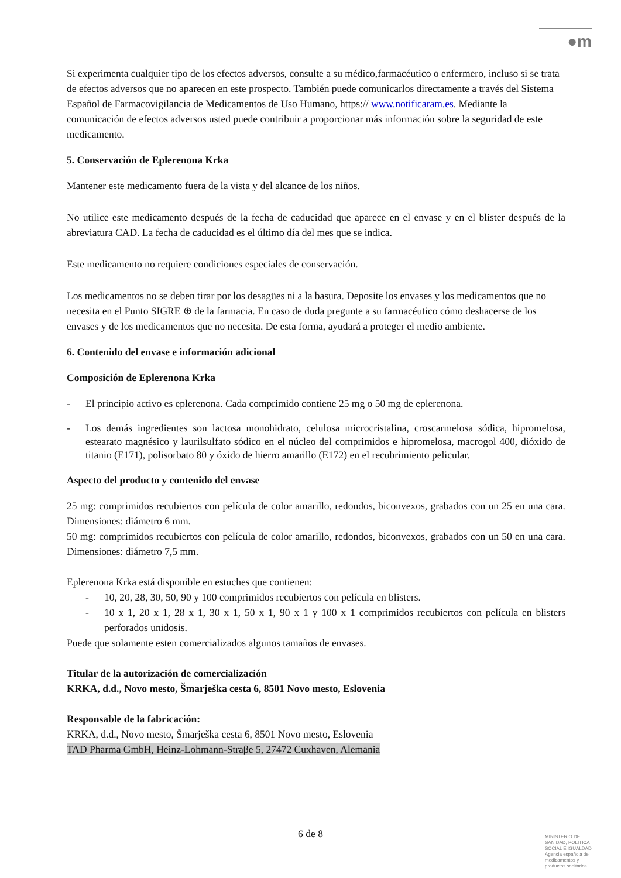●m
Si experimenta cualquier tipo de los efectos adversos, consulte a su médico,farmacéutico o enfermero, incluso si se trata de efectos adversos que no aparecen en este prospecto. También puede comunicarlos directamente a través del Sistema Español de Farmacovigilancia de Medicamentos de Uso Humano, https:// www.notificaram.es. Mediante la comunicación de efectos adversos usted puede contribuir a proporcionar más información sobre la seguridad de este medicamento.
5. Conservación de Eplerenona Krka
Mantener este medicamento fuera de la vista y del alcance de los niños.
No utilice este medicamento después de la fecha de caducidad que aparece en el envase y en el blister después de la abreviatura CAD. La fecha de caducidad es el último día del mes que se indica.
Este medicamento no requiere condiciones especiales de conservación.
Los medicamentos no se deben tirar por los desagües ni a la basura. Deposite los envases y los medicamentos que no necesita en el Punto SIGRE ⊕ de la farmacia. En caso de duda pregunte a su farmacéutico cómo deshacerse de los envases y de los medicamentos que no necesita. De esta forma, ayudará a proteger el medio ambiente.
6. Contenido del envase e información adicional
Composición de Eplerenona Krka
- El principio activo es eplerenona. Cada comprimido contiene 25 mg o 50 mg de eplerenona.
- Los demás ingredientes son lactosa monohidrato, celulosa microcristalina, croscarmelosa sódica, hipromelosa, estearato magnésico y laurilsulfato sódico en el núcleo del comprimidos e hipromelosa, macrogol 400, dióxido de titanio (E171), polisorbato 80 y óxido de hierro amarillo (E172) en el recubrimiento pelicular.
Aspecto del producto y contenido del envase
25 mg: comprimidos recubiertos con película de color amarillo, redondos, biconvexos, grabados con un 25 en una cara. Dimensiones: diámetro 6 mm.
50 mg: comprimidos recubiertos con película de color amarillo, redondos, biconvexos, grabados con un 50 en una cara. Dimensiones: diámetro 7,5 mm.
Eplerenona Krka está disponible en estuches que contienen:
- 10, 20, 28, 30, 50, 90 y 100 comprimidos recubiertos con película en blisters.
- 10 x 1, 20 x 1, 28 x 1, 30 x 1, 50 x 1, 90 x 1 y 100 x 1 comprimidos recubiertos con película en blisters perforados unidosis.
Puede que solamente esten comercializados algunos tamaños de envases.
Titular de la autorización de comercialización
KRKA, d.d., Novo mesto, Šmarješka cesta 6, 8501 Novo mesto, Eslovenia
Responsable de la fabricación:
KRKA, d.d., Novo mesto, Šmarješka cesta 6, 8501 Novo mesto, Eslovenia
TAD Pharma GmbH, Heinz-Lohmann-Straβe 5, 27472 Cuxhaven, Alemania
6 de 8
MINISTERIO DE SANIDAD, POLITICA SOCIAL E IGUALDAD
Agencia española de medicamentos y productos sanitarios